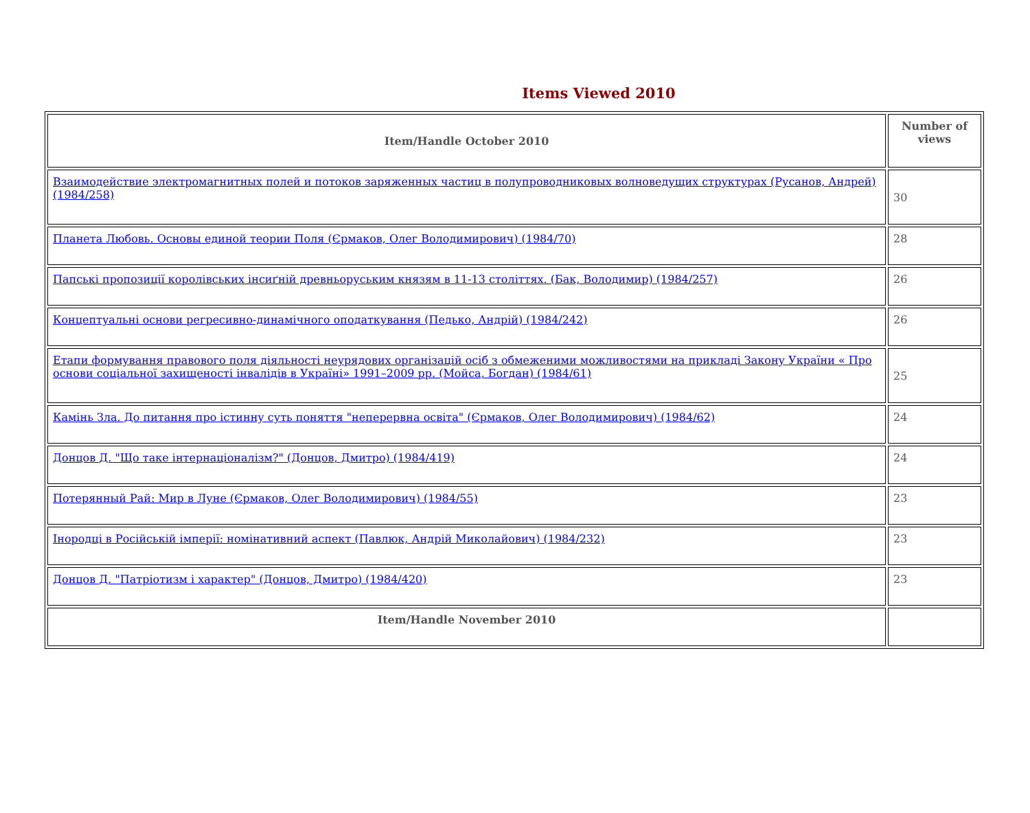Items Viewed 2010
| Item/Handle October 2010 | Number of views |
| --- | --- |
| Взаимодействие электромагнитных полей и потоков заряженных частиц в полупроводниковых волноведущих структурах (Русанов, Андрей) (1984/258) | 30 |
| Планета Любовь. Основы единой теории Поля (Єрмаков, Олег Володимирович) (1984/70) | 28 |
| Папські пропозиції королівських інсиґній древньоруським князям в 11-13 століттях. (Бак, Володимир) (1984/257) | 26 |
| Концептуальні основи регресивно-динамічного оподаткування (Педько, Андрій) (1984/242) | 26 |
| Етапи формування правового поля діяльності неурядових організацій осіб з обмеженими можливостями на прикладі Закону України « Про основи соціальної захищеності інвалідів в Україні» 1991–2009 рр. (Мойса, Богдан) (1984/61) | 25 |
| Камінь Зла. До питання про істинну суть поняття "неперервна освіта" (Єрмаков, Олег Володимирович) (1984/62) | 24 |
| Донцов Д. "Що таке інтернаціоналізм?" (Донцов, Дмитро) (1984/419) | 24 |
| Потерянный Рай: Мир в Луне (Єрмаков, Олег Володимирович) (1984/55) | 23 |
| Інородці в Російській імперії: номінативний аспект (Павлюк, Андрій Миколайович) (1984/232) | 23 |
| Донцов Д. "Патріотизм і характер" (Донцов, Дмитро) (1984/420) | 23 |
| Item/Handle November 2010 | |